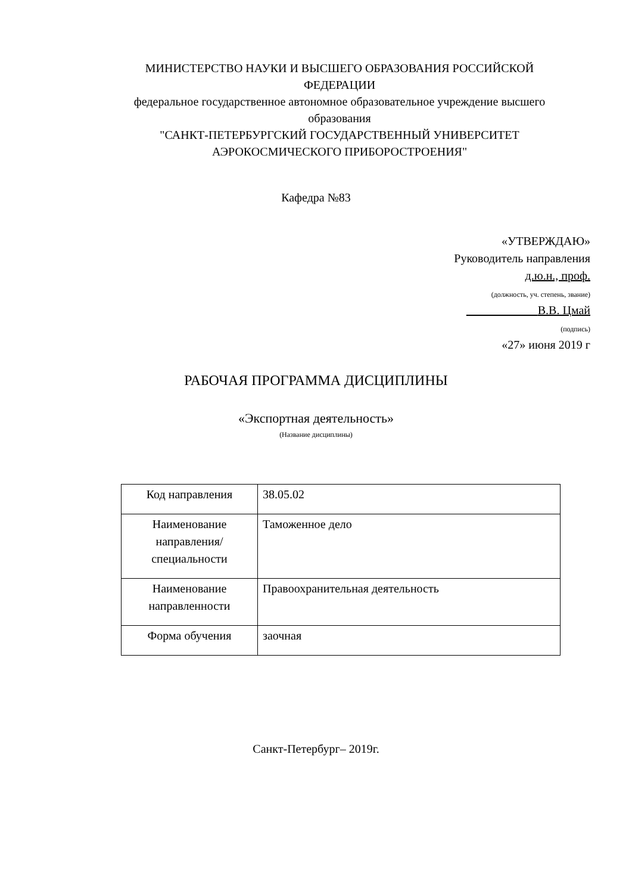МИНИСТЕРСТВО НАУКИ И ВЫСШЕГО ОБРАЗОВАНИЯ РОССИЙСКОЙ ФЕДЕРАЦИИ
федеральное государственное автономное образовательное учреждение высшего образования
"САНКТ-ПЕТЕРБУРГСКИЙ ГОСУДАРСТВЕННЫЙ УНИВЕРСИТЕТ АЭРОКОСМИЧЕСКОГО ПРИБОРОСТРОЕНИЯ"
Кафедра №83
«УТВЕРЖДАЮ»
Руководитель направления
д.ю.н., проф.
(должность, уч. степень, звание)
В.В. Цмай
(подпись)
«27» июня 2019 г
РАБОЧАЯ ПРОГРАММА ДИСЦИПЛИНЫ
«Экспортная деятельность»
(Название дисциплины)
| Код направления | 38.05.02 |
| Наименование направления/ специальности | Таможенное дело |
| Наименование направленности | Правоохранительная деятельность |
| Форма обучения | заочная |
Санкт-Петербург– 2019г.